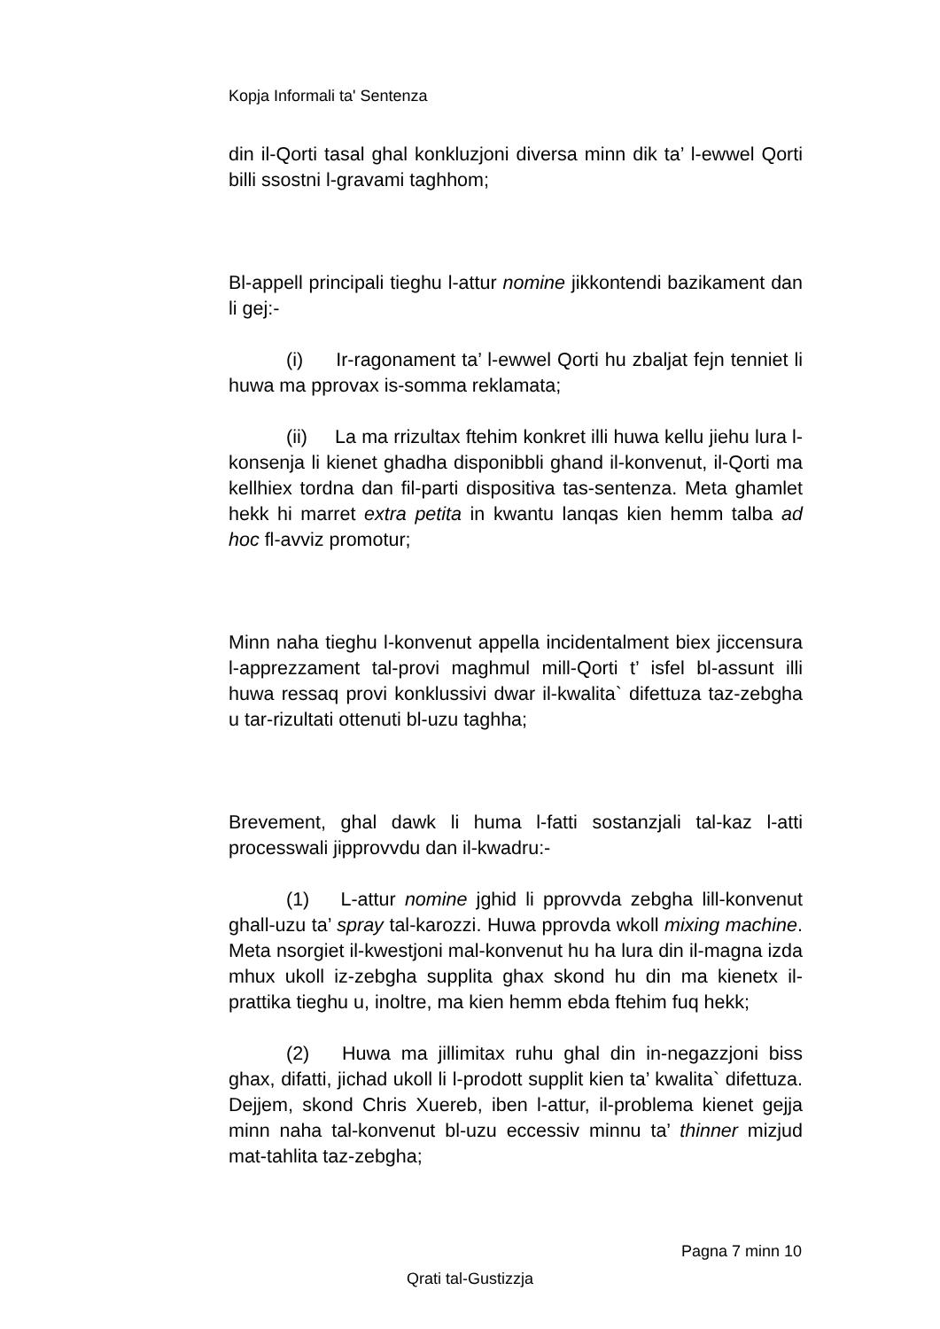Kopja Informali ta' Sentenza
din il-Qorti tasal ghal konkluzjoni diversa minn dik ta’ l-ewwel Qorti billi ssostni l-gravami taghhom;
Bl-appell principali tieghu l-attur nomine jikkontendi bazikament dan li gej:-
(i) Ir-ragonament ta’ l-ewwel Qorti hu zbaljat fejn tenniet li huwa ma pprovax is-somma reklamata;
(ii) La ma rrizultax ftehim konkret illi huwa kellu jiehu lura l-konsenja li kienet ghadha disponibbli ghand il-konvenut, il-Qorti ma kellhiex tordna dan fil-parti dispositiva tas-sentenza. Meta ghamlet hekk hi marret extra petita in kwantu lanqas kien hemm talba ad hoc fl-avviz promotur;
Minn naha tieghu l-konvenut appella incidentalment biex jiccensura l-apprezzament tal-provi maghmul mill-Qorti t’ isfel bl-assunt illi huwa ressaq provi konklussivi dwar il-kwalita` difettuza taz-zebgha u tar-rizultati ottenuti bl-uzu taghha;
Brevement, ghal dawk li huma l-fatti sostanzjali tal-kaz l-atti processwali jipprovvdu dan il-kwadru:-
(1) L-attur nomine jghid li pprovvda zebgha lill-konvenut ghall-uzu ta’ spray tal-karozzi. Huwa pprovda wkoll mixing machine. Meta nsorgiet il-kwestjoni mal-konvenut hu ha lura din il-magna izda mhux ukoll iz-zebgha supplita ghax skond hu din ma kienetx il-prattika tieghu u, inoltre, ma kien hemm ebda ftehim fuq hekk;
(2) Huwa ma jillimitax ruhu ghal din in-negazzjoni biss ghax, difatti, jichad ukoll li l-prodott supplit kien ta’ kwalita` difettuza. Dejjem, skond Chris Xuereb, iben l-attur, il-problema kienet gejja minn naha tal-konvenut bl-uzu eccessiv minnu ta’ thinner mizjud mat-tahlita taz-zebgha;
Pagna 7 minn 10
Qrati tal-Gustizzja